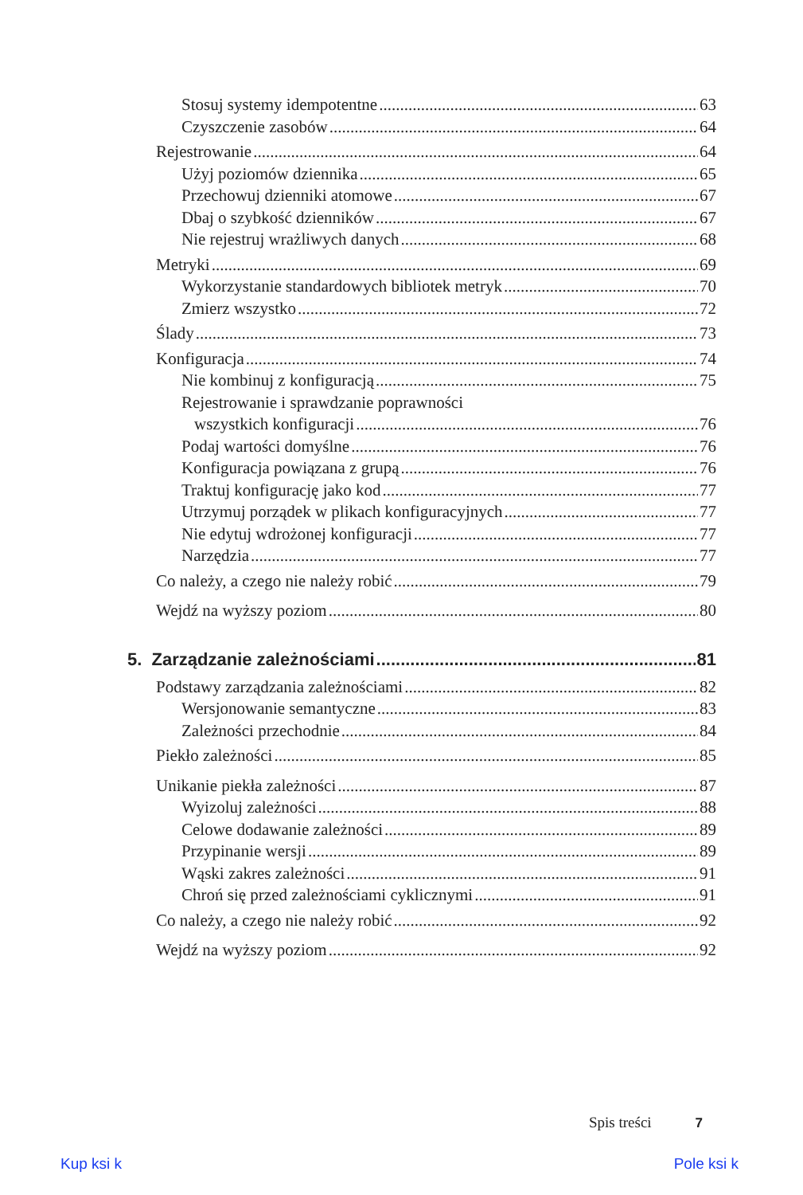Stosuj systemy idempotentne 63
Czyszczenie zasobów 64
Rejestrowanie 64
Użyj poziomów dziennika 65
Przechowuj dzienniki atomowe 67
Dbaj o szybkość dzienników 67
Nie rejestruj wrażliwych danych 68
Metryki 69
Wykorzystanie standardowych bibliotek metryk 70
Zmierz wszystko 72
Ślady 73
Konfiguracja 74
Nie kombinuj z konfiguracją 75
Rejestrowanie i sprawdzanie poprawności
wszystkich konfiguracji 76
Podaj wartości domyślne 76
Konfiguracja powiązana z grupą 76
Traktuj konfigurację jako kod 77
Utrzymuj porządek w plikach konfiguracyjnych 77
Nie edytuj wdrożonej konfiguracji 77
Narzędzia 77
Co należy, a czego nie należy robić 79
Wejdź na wyższy poziom 80
5. Zarządzanie zależnościami 81
Podstawy zarządzania zależnościami 82
Wersjonowanie semantyczne 83
Zależności przechodnie 84
Piekło zależności 85
Unikanie piekła zależności 87
Wyizoluj zależności 88
Celowe dodawanie zależności 89
Przypinanie wersji 89
Wąski zakres zależności 91
Chroń się przed zależnościami cyklicznymi 91
Co należy, a czego nie należy robić 92
Wejdź na wyższy poziom 92
Spis treści 7
Kup ksi k Pole ksi k